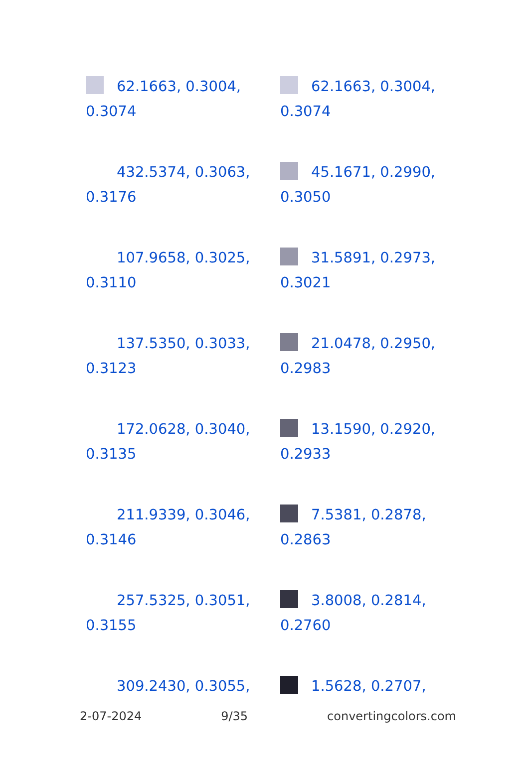62.1663, 0.3004, 0.3074
62.1663, 0.3004, 0.3074
432.5374, 0.3063, 0.3176
45.1671, 0.2990, 0.3050
107.9658, 0.3025, 0.3110
31.5891, 0.2973, 0.3021
137.5350, 0.3033, 0.3123
21.0478, 0.2950, 0.2983
172.0628, 0.3040, 0.3135
13.1590, 0.2920, 0.2933
211.9339, 0.3046, 0.3146
7.5381, 0.2878, 0.2863
257.5325, 0.3051, 0.3155
3.8008, 0.2814, 0.2760
309.2430, 0.3055,
1.5628, 0.2707,
2-07-2024 9/35 convertingcolors.com